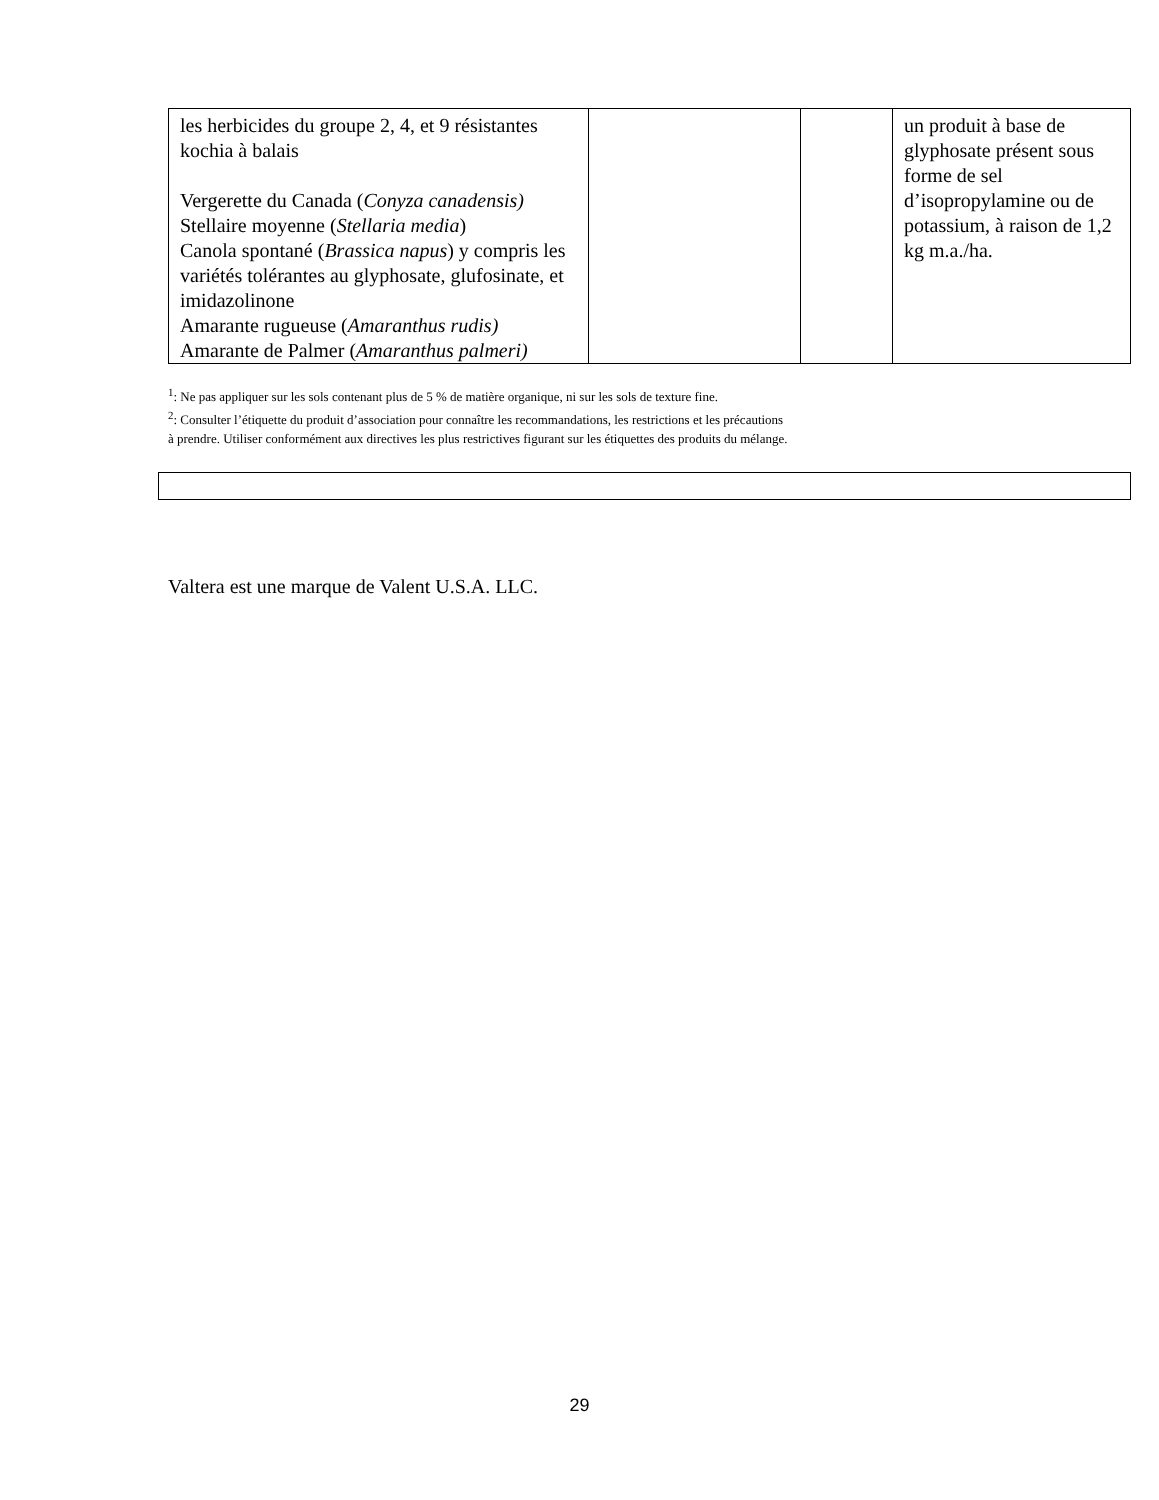| les herbicides du groupe 2, 4, et 9 résistantes kochia à balais Vergerette du Canada ( Conyza canadensis) Stellaire moyenne ( Stellaria media ) Canola spontané ( Brassica napus ) y compris les variétés tolérantes au glyphosate, glufosinate, et imidazolinone Amarante rugueuse ( Amaranthus rudis) Amarante de Palmer ( Amaranthus palmeri) | | | un produit à base de glyphosate présent sous forme de sel d’isopropylamine ou de potassium, à raison de 1,2 kg m.a./ha. |
<sup>1</sup>: Ne pas appliquer sur les sols contenant plus de 5 % de matière organique, ni sur les sols de texture fine.
<sup>2</sup>: Consulter l’étiquette du produit d’association pour connaître les recommandations, les restrictions et les précautions
à prendre. Utiliser conformément aux directives les plus restrictives figurant sur les étiquettes des produits du mélange.
Valtera est une marque de Valent U.S.A. LLC.
29